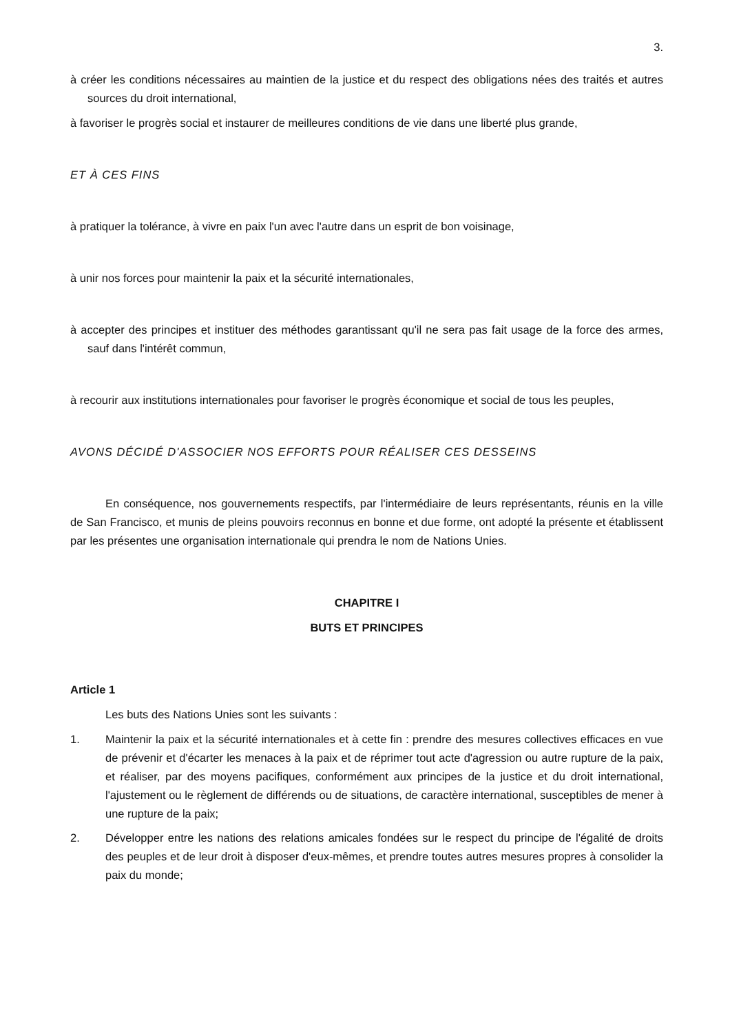3.
à créer les conditions nécessaires au maintien de la justice et du respect des obligations nées des traités et autres sources du droit international,
à favoriser le progrès social et instaurer de meilleures conditions de vie dans une liberté plus grande,
ET À CES FINS
à pratiquer la tolérance, à vivre en paix l'un avec l'autre dans un esprit de bon voisinage,
à unir nos forces pour maintenir la paix et la sécurité internationales,
à accepter des principes et instituer des méthodes garantissant qu'il ne sera pas fait usage de la force des armes, sauf dans l'intérêt commun,
à recourir aux institutions internationales pour favoriser le progrès économique et social de tous les peuples,
AVONS DÉCIDÉ D'ASSOCIER NOS EFFORTS POUR RÉALISER CES DESSEINS
En conséquence, nos gouvernements respectifs, par l'intermédiaire de leurs représentants, réunis en la ville de San Francisco, et munis de pleins pouvoirs reconnus en bonne et due forme, ont adopté la présente et établissent par les présentes une organisation internationale qui prendra le nom de Nations Unies.
CHAPITRE I
BUTS ET PRINCIPES
Article 1
Les buts des Nations Unies sont les suivants :
1. Maintenir la paix et la sécurité internationales et à cette fin : prendre des mesures collectives efficaces en vue de prévenir et d'écarter les menaces à la paix et de réprimer tout acte d'agression ou autre rupture de la paix, et réaliser, par des moyens pacifiques, conformément aux principes de la justice et du droit international, l'ajustement ou le règlement de différends ou de situations, de caractère international, susceptibles de mener à une rupture de la paix;
2. Développer entre les nations des relations amicales fondées sur le respect du principe de l'égalité de droits des peuples et de leur droit à disposer d'eux-mêmes, et prendre toutes autres mesures propres à consolider la paix du monde;